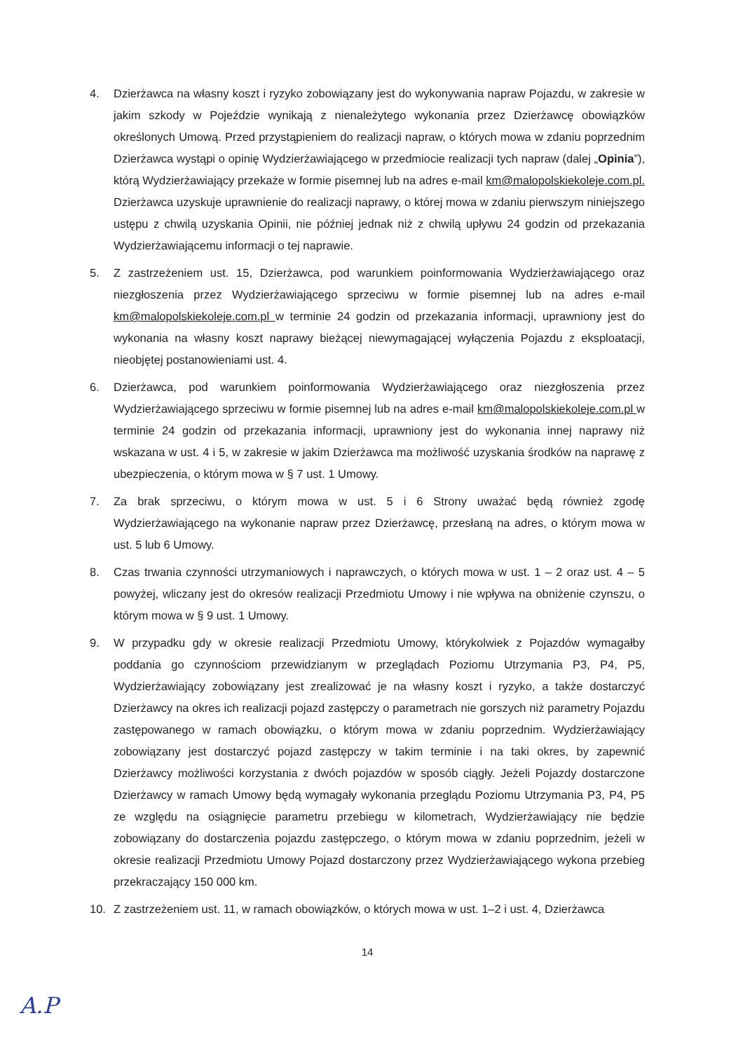4. Dzierżawca na własny koszt i ryzyko zobowiązany jest do wykonywania napraw Pojazdu, w zakresie w jakim szkody w Pojeździe wynikają z nienależytego wykonania przez Dzierżawcę obowiązków określonych Umową. Przed przystąpieniem do realizacji napraw, o których mowa w zdaniu poprzednim Dzierżawca wystąpi o opinię Wydzierżawiającego w przedmiocie realizacji tych napraw (dalej „Opinia”), którą Wydzierżawiający przekaże w formie pisemnej lub na adres e-mail km@malopolskiekoleje.com.pl. Dzierżawca uzyskuje uprawnienie do realizacji naprawy, o której mowa w zdaniu pierwszym niniejszego ustępu z chwilą uzyskania Opinii, nie później jednak niż z chwilą upływu 24 godzin od przekazania Wydzierżawiającemu informacji o tej naprawie.
5. Z zastrzeżeniem ust. 15, Dzierżawca, pod warunkiem poinformowania Wydzierżawiającego oraz niezgłoszenia przez Wydzierżawiającego sprzeciwu w formie pisemnej lub na adres e-mail km@malopolskiekoleje.com.pl w terminie 24 godzin od przekazania informacji, uprawniony jest do wykonania na własny koszt naprawy bieżącej niewymagającej wyłączenia Pojazdu z eksploatacji, nieobjętej postanowieniami ust. 4.
6. Dzierżawca, pod warunkiem poinformowania Wydzierżawiającego oraz niezgłoszenia przez Wydzierżawiającego sprzeciwu w formie pisemnej lub na adres e-mail km@malopolskiekoleje.com.pl w terminie 24 godzin od przekazania informacji, uprawniony jest do wykonania innej naprawy niż wskazana w ust. 4 i 5, w zakresie w jakim Dzierżawca ma możliwość uzyskania środków na naprawę z ubezpieczenia, o którym mowa w § 7 ust. 1 Umowy.
7. Za brak sprzeciwu, o którym mowa w ust. 5 i 6 Strony uważać będą również zgodę Wydzierżawiającego na wykonanie napraw przez Dzierżawcę, przesłaną na adres, o którym mowa w ust. 5 lub 6 Umowy.
8. Czas trwania czynności utrzymaniowych i naprawczych, o których mowa w ust. 1 – 2 oraz ust. 4 – 5 powyżej, wliczany jest do okresów realizacji Przedmiotu Umowy i nie wpływa na obniżenie czynszu, o którym mowa w § 9 ust. 1 Umowy.
9. W przypadku gdy w okresie realizacji Przedmiotu Umowy, którykolwiek z Pojazdów wymagałby poddania go czynnościom przewidzianym w przeglądach Poziomu Utrzymania P3, P4, P5, Wydzierżawiający zobowiązany jest zrealizować je na własny koszt i ryzyko, a także dostarczyć Dzierżawcy na okres ich realizacji pojazd zastępczy o parametrach nie gorszych niż parametry Pojazdu zastępowanego w ramach obowiązku, o którym mowa w zdaniu poprzednim. Wydzierżawiający zobowiązany jest dostarczyć pojazd zastępczy w takim terminie i na taki okres, by zapewnić Dzierżawcy możliwości korzystania z dwóch pojazdów w sposób ciągły. Jeżeli Pojazdy dostarczone Dzierżawcy w ramach Umowy będą wymagały wykonania przeglądu Poziomu Utrzymania P3, P4, P5 ze względu na osiągnięcie parametru przebiegu w kilometrach, Wydzierżawiający nie będzie zobowiązany do dostarczenia pojazdu zastępczego, o którym mowa w zdaniu poprzednim, jeżeli w okresie realizacji Przedmiotu Umowy Pojazd dostarczony przez Wydzierżawiającego wykona przebieg przekraczający 150 000 km.
10. Z zastrzeżeniem ust. 11, w ramach obowiązków, o których mowa w ust. 1–2 i ust. 4, Dzierżawca
14
A.P